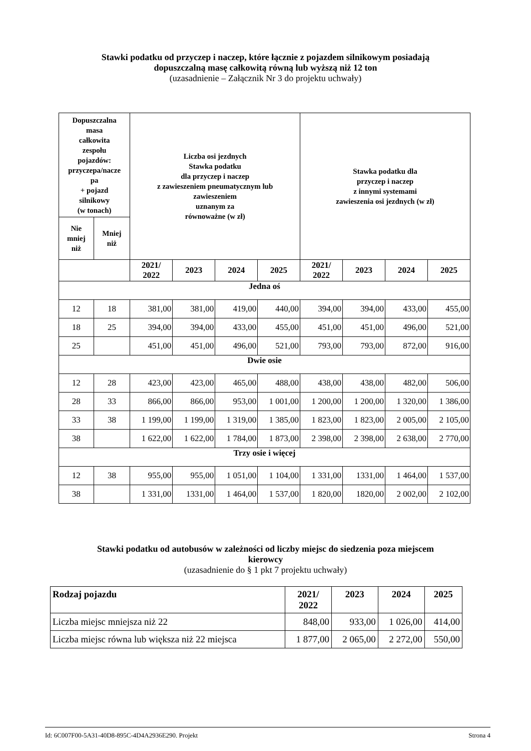Stawki podatku od przyczep i naczep, które łącznie z pojazdem silnikowym posiadają
dopuszczalną masę całkowitą równą lub wyższą niż 12 ton
(uzasadnienie – Załącznik Nr 3 do projektu uchwały)
| Dopuszczalna masa całkowita zespołu pojazdów: przyczepa/nacze pa + pojazd silnikowy (w tonach) | | Liczba osi jezdnych Stawka podatku dla przyczep i naczep z zawieszeniem pneumatycznym lub zawieszeniem uznanym za równoważne (w zł) | | | | Stawka podatku dla przyczep i naczep z innymi systemami zawieszenia osi jezdnych (w zł) | | | |
| --- | --- | --- | --- | --- | --- | --- | --- | --- | --- |
| Nie mniej niż | Mniej niż | | | | | | | | |
| | | 2021/ 2022 | 2023 | 2024 | 2025 | 2021/ 2022 | 2023 | 2024 | 2025 |
| Jedna oś | | | | | | | | | |
| 12 | 18 | 381,00 | 381,00 | 419,00 | 440,00 | 394,00 | 394,00 | 433,00 | 455,00 |
| 18 | 25 | 394,00 | 394,00 | 433,00 | 455,00 | 451,00 | 451,00 | 496,00 | 521,00 |
| 25 | | 451,00 | 451,00 | 496,00 | 521,00 | 793,00 | 793,00 | 872,00 | 916,00 |
| Dwie osie | | | | | | | | | |
| 12 | 28 | 423,00 | 423,00 | 465,00 | 488,00 | 438,00 | 438,00 | 482,00 | 506,00 |
| 28 | 33 | 866,00 | 866,00 | 953,00 | 1 001,00 | 1 200,00 | 1 200,00 | 1 320,00 | 1 386,00 |
| 33 | 38 | 1 199,00 | 1 199,00 | 1 319,00 | 1 385,00 | 1 823,00 | 1 823,00 | 2 005,00 | 2 105,00 |
| 38 | | 1 622,00 | 1 622,00 | 1 784,00 | 1 873,00 | 2 398,00 | 2 398,00 | 2 638,00 | 2 770,00 |
| Trzy osie i więcej | | | | | | | | | |
| 12 | 38 | 955,00 | 955,00 | 1 051,00 | 1 104,00 | 1 331,00 | 1331,00 | 1 464,00 | 1 537,00 |
| 38 | | 1 331,00 | 1331,00 | 1 464,00 | 1 537,00 | 1 820,00 | 1820,00 | 2 002,00 | 2 102,00 |
Stawki podatku od autobusów w zależności od liczby miejsc do siedzenia poza miejscem
kierowcy
(uzasadnienie do § 1 pkt 7 projektu uchwały)
| Rodzaj pojazdu | 2021/ 2022 | 2023 | 2024 | 2025 |
| --- | --- | --- | --- | --- |
| Liczba miejsc mniejsza niż 22 | 848,00 | 933,00 | 1 026,00 | 414,00 |
| Liczba miejsc równa lub większa niż 22 miejsca | 1 877,00 | 2 065,00 | 2 272,00 | 550,00 |
Id: 6C007F00-5A31-40D8-895C-4D4A2936E290. Projekt Strona 4